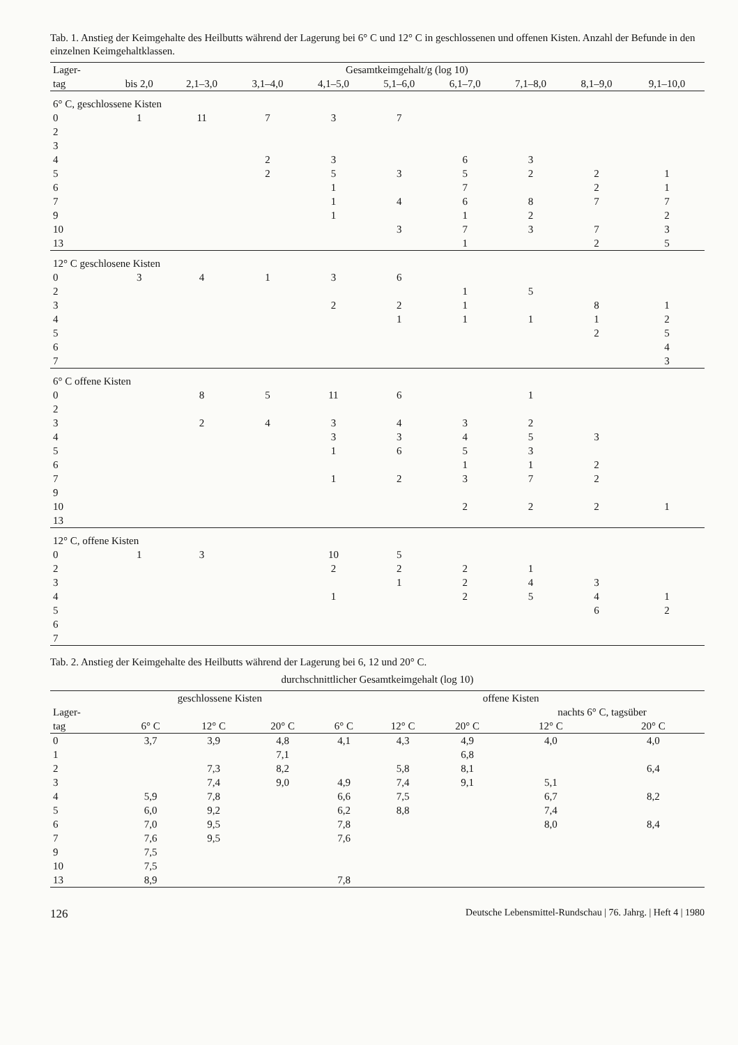Tab. 1. Anstieg der Keimgehalte des Heilbutts während der Lagerung bei 6° C und 12° C in geschlossenen und offenen Kisten. Anzahl der Befunde in den einzelnen Keimgehaltklassen.
| Lager- | Gesamtkeimgehalt/g (log 10) | | | | | | | | |
| --- | --- | --- | --- | --- | --- | --- | --- | --- | --- |
| tag | bis 2,0 | 2,1–3,0 | 3,1–4,0 | 4,1–5,0 | 5,1–6,0 | 6,1–7,0 | 7,1–8,0 | 8,1–9,0 | 9,1–10,0 |
| 6° C, geschlossene Kisten | | | | | | | | | |
| 0 | 1 | 11 | 7 | 3 | 7 | | | | |
| 2 | | | | | | | | | |
| 3 | | | | | | | | | |
| 4 | | | 2 | 3 | | 6 | 3 | | |
| 5 | | | 2 | 5 | 3 | 5 | 2 | 2 | 1 |
| 6 | | | | 1 | | 7 | | 2 | 1 |
| 7 | | | | 1 | 4 | 6 | 8 | 7 | 7 |
| 9 | | | | 1 | | 1 | 2 | | 2 |
| 10 | | | | | 3 | 7 | 3 | 7 | 3 |
| 13 | | | | | | 1 | | 2 | 5 |
| 12° C geschlosene Kisten | | | | | | | | | |
| 0 | 3 | 4 | 1 | 3 | 6 | | | | |
| 2 | | | | | | 1 | 5 | | |
| 3 | | | | 2 | 2 | 1 | | 8 | 1 |
| 4 | | | | | 1 | 1 | 1 | 1 | 2 |
| 5 | | | | | | | | 2 | 5 |
| 6 | | | | | | | | | 4 |
| 7 | | | | | | | | | 3 |
| 6° C offene Kisten | | | | | | | | | |
| 0 | | 8 | 5 | 11 | 6 | | 1 | | |
| 2 | | | | | | | | | |
| 3 | | 2 | 4 | 3 | 4 | 3 | 2 | | |
| 4 | | | | 3 | 3 | 4 | 5 | 3 | |
| 5 | | | | 1 | 6 | 5 | 3 | | |
| 6 | | | | | | 1 | 1 | 2 | |
| 7 | | | | 1 | 2 | 3 | 7 | 2 | |
| 9 | | | | | | | | | |
| 10 | | | | | | 2 | 2 | 2 | 1 |
| 13 | | | | | | | | | |
| 12° C, offene Kisten | | | | | | | | | |
| 0 | 1 | 3 | | 10 | 5 | | | | |
| 2 | | | | 2 | 2 | 2 | 1 | | |
| 3 | | | | | 1 | 2 | 4 | 3 | |
| 4 | | | | 1 | | 2 | 5 | 4 | 1 |
| 5 | | | | | | | | 6 | 2 |
| 6 | | | | | | | | | |
| 7 | | | | | | | | | |
Tab. 2. Anstieg der Keimgehalte des Heilbutts während der Lagerung bei 6, 12 und 20° C.
durchschnittlicher Gesamtkeimgehalt (log 10)
| | geschlossene Kisten | | | offene Kisten | | | | |
| --- | --- | --- | --- | --- | --- | --- | --- | --- |
| Lager- | | | | | | | nachts 6° C, tagsüber | |
| tag | 6° C | 12° C | 20° C | 6° C | 12° C | 20° C | 12° C | 20° C |
| 0 | 3,7 | 3,9 | 4,8 | 4,1 | 4,3 | 4,9 | 4,0 | 4,0 |
| 1 | | | 7,1 | | | 6,8 | | |
| 2 | | 7,3 | 8,2 | | 5,8 | 8,1 | | 6,4 |
| 3 | | 7,4 | 9,0 | 4,9 | 7,4 | 9,1 | 5,1 | |
| 4 | 5,9 | 7,8 | | 6,6 | 7,5 | | 6,7 | 8,2 |
| 5 | 6,0 | 9,2 | | 6,2 | 8,8 | | 7,4 | |
| 6 | 7,0 | 9,5 | | 7,8 | | | 8,0 | 8,4 |
| 7 | 7,6 | 9,5 | | 7,6 | | | | |
| 9 | 7,5 | | | | | | | |
| 10 | 7,5 | | | | | | | |
| 13 | 8,9 | | | 7,8 | | | | |
126 Deutsche Lebensmittel-Rundschau | 76. Jahrg. | Heft 4 | 1980